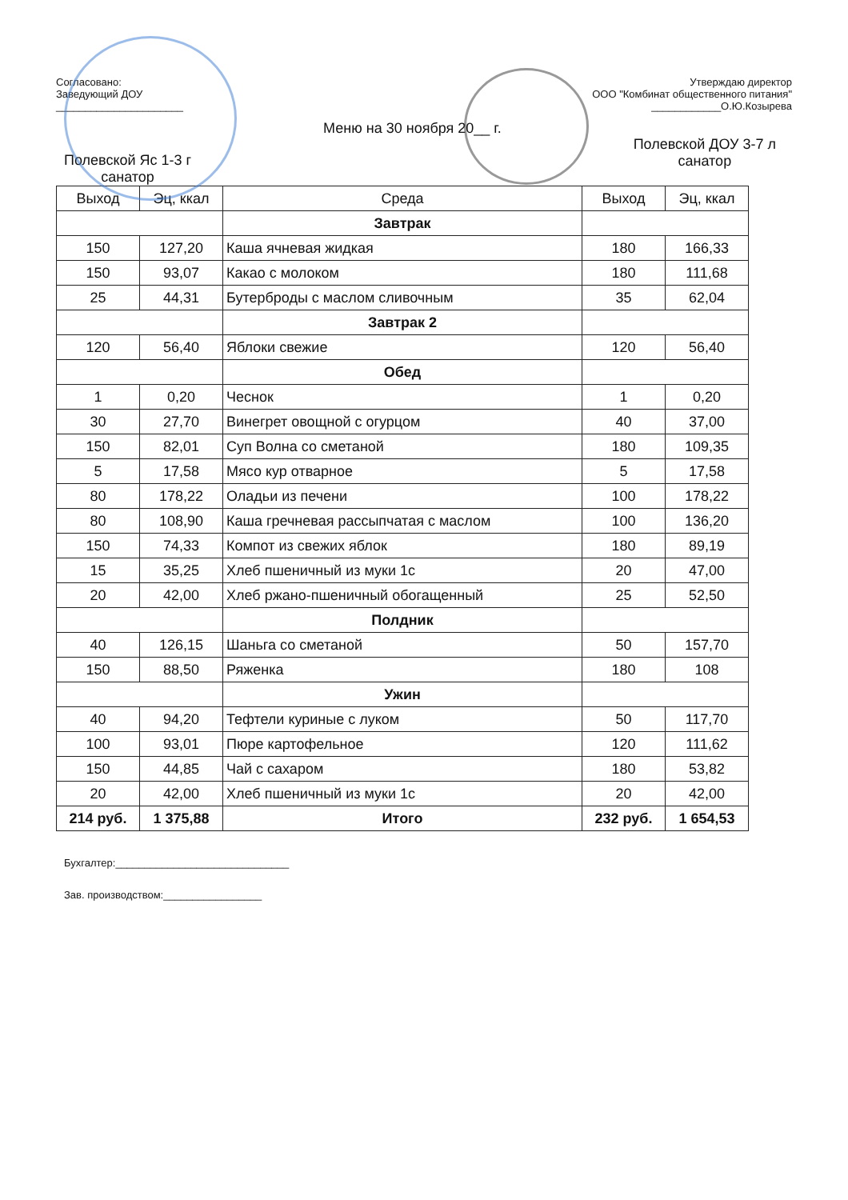Согласовано:
Заведующий ДОУ
______________________
Утверждаю директор
ООО "Комбинат общественного питания"
____________О.Ю.Козырева
Полевской Яс 1-3 г
санатор
Меню на 30 ноября 20__ г.
Полевской ДОУ 3-7 л
санатор
| Выход | Эц, ккал | Среда | Выход | Эц, ккал |
| --- | --- | --- | --- | --- |
| | | Завтрак | | |
| 150 | 127,20 | Каша ячневая жидкая | 180 | 166,33 |
| 150 | 93,07 | Какао с молоком | 180 | 111,68 |
| 25 | 44,31 | Бутерброды с маслом сливочным | 35 | 62,04 |
| | | Завтрак 2 | | |
| 120 | 56,40 | Яблоки свежие | 120 | 56,40 |
| | | Обед | | |
| 1 | 0,20 | Чеснок | 1 | 0,20 |
| 30 | 27,70 | Винегрет овощной с огурцом | 40 | 37,00 |
| 150 | 82,01 | Суп Волна со сметаной | 180 | 109,35 |
| 5 | 17,58 | Мясо кур отварное | 5 | 17,58 |
| 80 | 178,22 | Оладьи из печени | 100 | 178,22 |
| 80 | 108,90 | Каша гречневая рассыпчатая с маслом | 100 | 136,20 |
| 150 | 74,33 | Компот из свежих яблок | 180 | 89,19 |
| 15 | 35,25 | Хлеб пшеничный из муки 1с | 20 | 47,00 |
| 20 | 42,00 | Хлеб ржано-пшеничный обогащенный | 25 | 52,50 |
| | | Полдник | | |
| 40 | 126,15 | Шаньга со сметаной | 50 | 157,70 |
| 150 | 88,50 | Ряженка | 180 | 108 |
| | | Ужин | | |
| 40 | 94,20 | Тефтели куриные с луком | 50 | 117,70 |
| 100 | 93,01 | Пюре картофельное | 120 | 111,62 |
| 150 | 44,85 | Чай с сахаром | 180 | 53,82 |
| 20 | 42,00 | Хлеб пшеничный из муки 1с | 20 | 42,00 |
| 214 руб. | 1 375,88 | Итого | 232 руб. | 1 654,53 |
Бухгалтер:______________________________
Зав. производством:_________________